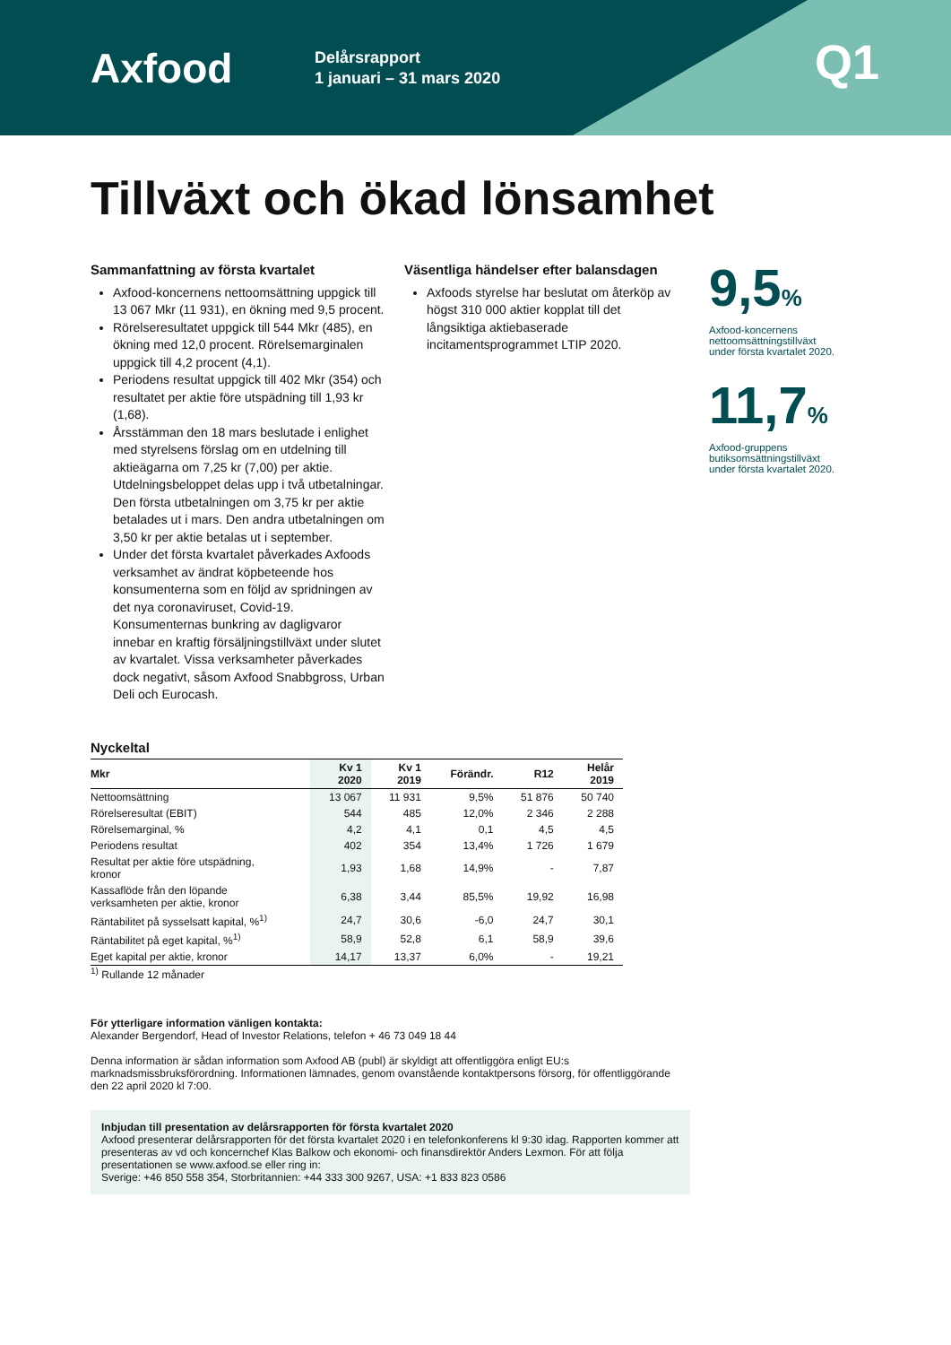Axfood
Delårsrapport
1 januari – 31 mars 2020
Q1
Tillväxt och ökad lönsamhet
Sammanfattning av första kvartalet
Axfood-koncernens nettoomsättning uppgick till 13 067 Mkr (11 931), en ökning med 9,5 procent.
Rörelseresultatet uppgick till 544 Mkr (485), en ökning med 12,0 procent. Rörelsemarginalen uppgick till 4,2 procent (4,1).
Periodens resultat uppgick till 402 Mkr (354) och resultatet per aktie före utspädning till 1,93 kr (1,68).
Årsstämman den 18 mars beslutade i enlighet med styrelsens förslag om en utdelning till aktieägarna om 7,25 kr (7,00) per aktie. Utdelningsbeloppet delas upp i två utbetalningar. Den första utbetalningen om 3,75 kr per aktie betalades ut i mars. Den andra utbetalningen om 3,50 kr per aktie betalas ut i september.
Under det första kvartalet påverkades Axfoods verksamhet av ändrat köpbeteende hos konsumenterna som en följd av spridningen av det nya coronaviruset, Covid-19. Konsumenternas bunkring av dagligvaror innebar en kraftig försäljningstillväxt under slutet av kvartalet. Vissa verksamheter påverkades dock negativt, såsom Axfood Snabbgross, Urban Deli och Eurocash.
Väsentliga händelser efter balansdagen
Axfoods styrelse har beslutat om återköp av högst 310 000 aktier kopplat till det långsiktiga aktiebaserade incitamentsprogrammet LTIP 2020.
9,5%
Axfood-koncernens
nettoomsättningstillväxt
under första kvartalet 2020.
11,7%
Axfood-gruppens
butiksomsättningstillväxt
under första kvartalet 2020.
Nyckeltal
| Mkr | Kv 1 2020 | Kv 1 2019 | Förändr. | R12 | Helår 2019 |
| --- | --- | --- | --- | --- | --- |
| Nettoomsättning | 13 067 | 11 931 | 9,5% | 51 876 | 50 740 |
| Rörelseresultat (EBIT) | 544 | 485 | 12,0% | 2 346 | 2 288 |
| Rörelsemarginal, % | 4,2 | 4,1 | 0,1 | 4,5 | 4,5 |
| Periodens resultat | 402 | 354 | 13,4% | 1 726 | 1 679 |
| Resultat per aktie före utspädning, kronor | 1,93 | 1,68 | 14,9% | - | 7,87 |
| Kassaflöde från den löpande verksamheten per aktie, kronor | 6,38 | 3,44 | 85,5% | 19,92 | 16,98 |
| Räntabilitet på sysselsatt kapital, %<sup>1)</sup> | 24,7 | 30,6 | -6,0 | 24,7 | 30,1 |
| Räntabilitet på eget kapital, %<sup>1)</sup> | 58,9 | 52,8 | 6,1 | 58,9 | 39,6 |
| Eget kapital per aktie, kronor | 14,17 | 13,37 | 6,0% | - | 19,21 |
<sup>1)</sup> Rullande 12 månader
För ytterligare information vänligen kontakta:
Alexander Bergendorf, Head of Investor Relations, telefon + 46 73 049 18 44
Denna information är sådan information som Axfood AB (publ) är skyldigt att offentliggöra enligt EU:s marknadsmissbruksförordning. Informationen lämnades, genom ovanstående kontaktpersons försorg, för offentliggörande den 22 april 2020 kl 7:00.
Inbjudan till presentation av delårsrapporten för första kvartalet 2020
Axfood presenterar delårsrapporten för det första kvartalet 2020 i en telefonkonferens kl 9:30 idag. Rapporten kommer att presenteras av vd och koncernchef Klas Balkow och ekonomi- och finansdirektör Anders Lexmon. För att följa presentationen se www.axfood.se eller ring in:
Sverige: +46 850 558 354, Storbritannien: +44 333 300 9267, USA: +1 833 823 0586